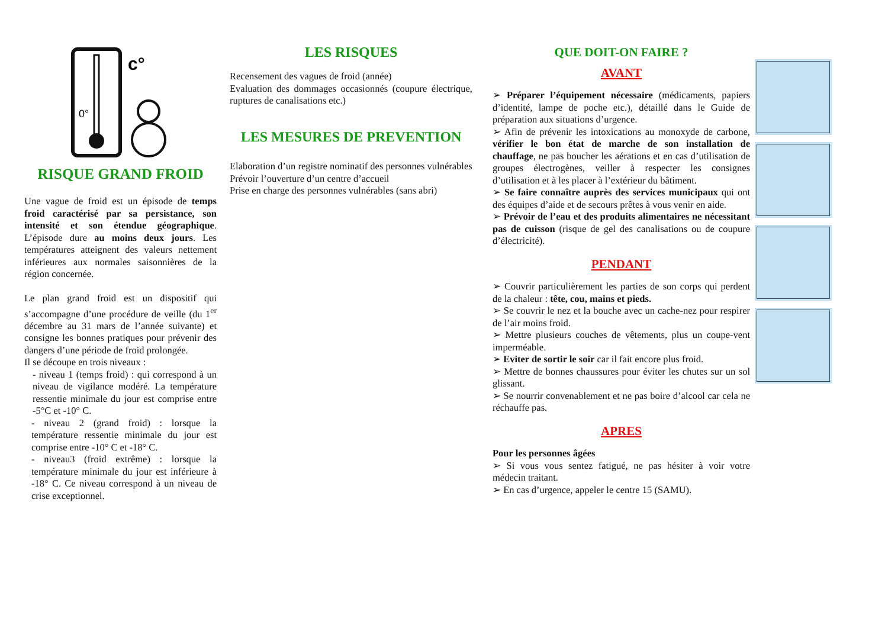c°
0°
RISQUE GRAND FROID
Une vague de froid est un épisode de temps froid caractérisé par sa persistance, son intensité et son étendue géographique. L’épisode dure au moins deux jours. Les températures atteignent des valeurs nettement inférieures aux normales saisonnières de la région concernée.
Le plan grand froid est un dispositif qui s’accompagne d’une procédure de veille (du 1<sup>er</sup> décembre au 31 mars de l’année suivante) et consigne les bonnes pratiques pour prévenir des dangers d’une période de froid prolongée.
Il se découpe en trois niveaux :
- niveau 1 (temps froid) : qui correspond à un niveau de vigilance modéré. La température ressentie minimale du jour est comprise entre -5°C et -10° C.
- niveau 2 (grand froid) : lorsque la température ressentie minimale du jour est comprise entre -10° C et -18° C.
- niveau3 (froid extrême) : lorsque la température minimale du jour est inférieure à -18° C. Ce niveau correspond à un niveau de crise exceptionnel.
LES RISQUES
Recensement des vagues de froid (année)
Evaluation des dommages occasionnés (coupure électrique, ruptures de canalisations etc.)
LES MESURES DE PREVENTION
Elaboration d’un registre nominatif des personnes vulnérables
Prévoir l’ouverture d’un centre d’accueil
Prise en charge des personnes vulnérables (sans abri)
QUE DOIT-ON FAIRE ?
AVANT
➢ Préparer l’équipement nécessaire (médicaments, papiers d’identité, lampe de poche etc.), détaillé dans le Guide de préparation aux situations d’urgence.
➢ Afin de prévenir les intoxications au monoxyde de carbone, vérifier le bon état de marche de son installation de chauffage, ne pas boucher les aérations et en cas d’utilisation de groupes électrogènes, veiller à respecter les consignes d’utilisation et à les placer à l’extérieur du bâtiment.
➢ Se faire connaître auprès des services municipaux qui ont des équipes d’aide et de secours prêtes à vous venir en aide.
➢ Prévoir de l’eau et des produits alimentaires ne nécessitant pas de cuisson (risque de gel des canalisations ou de coupure d’électricité).
PENDANT
➢ Couvrir particulièrement les parties de son corps qui perdent de la chaleur : tête, cou, mains et pieds.
➢ Se couvrir le nez et la bouche avec un cache-nez pour respirer de l’air moins froid.
➢ Mettre plusieurs couches de vêtements, plus un coupe-vent imperméable.
➢ Eviter de sortir le soir car il fait encore plus froid.
➢ Mettre de bonnes chaussures pour éviter les chutes sur un sol glissant.
➢ Se nourrir convenablement et ne pas boire d’alcool car cela ne réchauffe pas.
APRES
Pour les personnes âgées
➢ Si vous vous sentez fatigué, ne pas hésiter à voir votre médecin traitant.
➢ En cas d’urgence, appeler le centre 15 (SAMU).